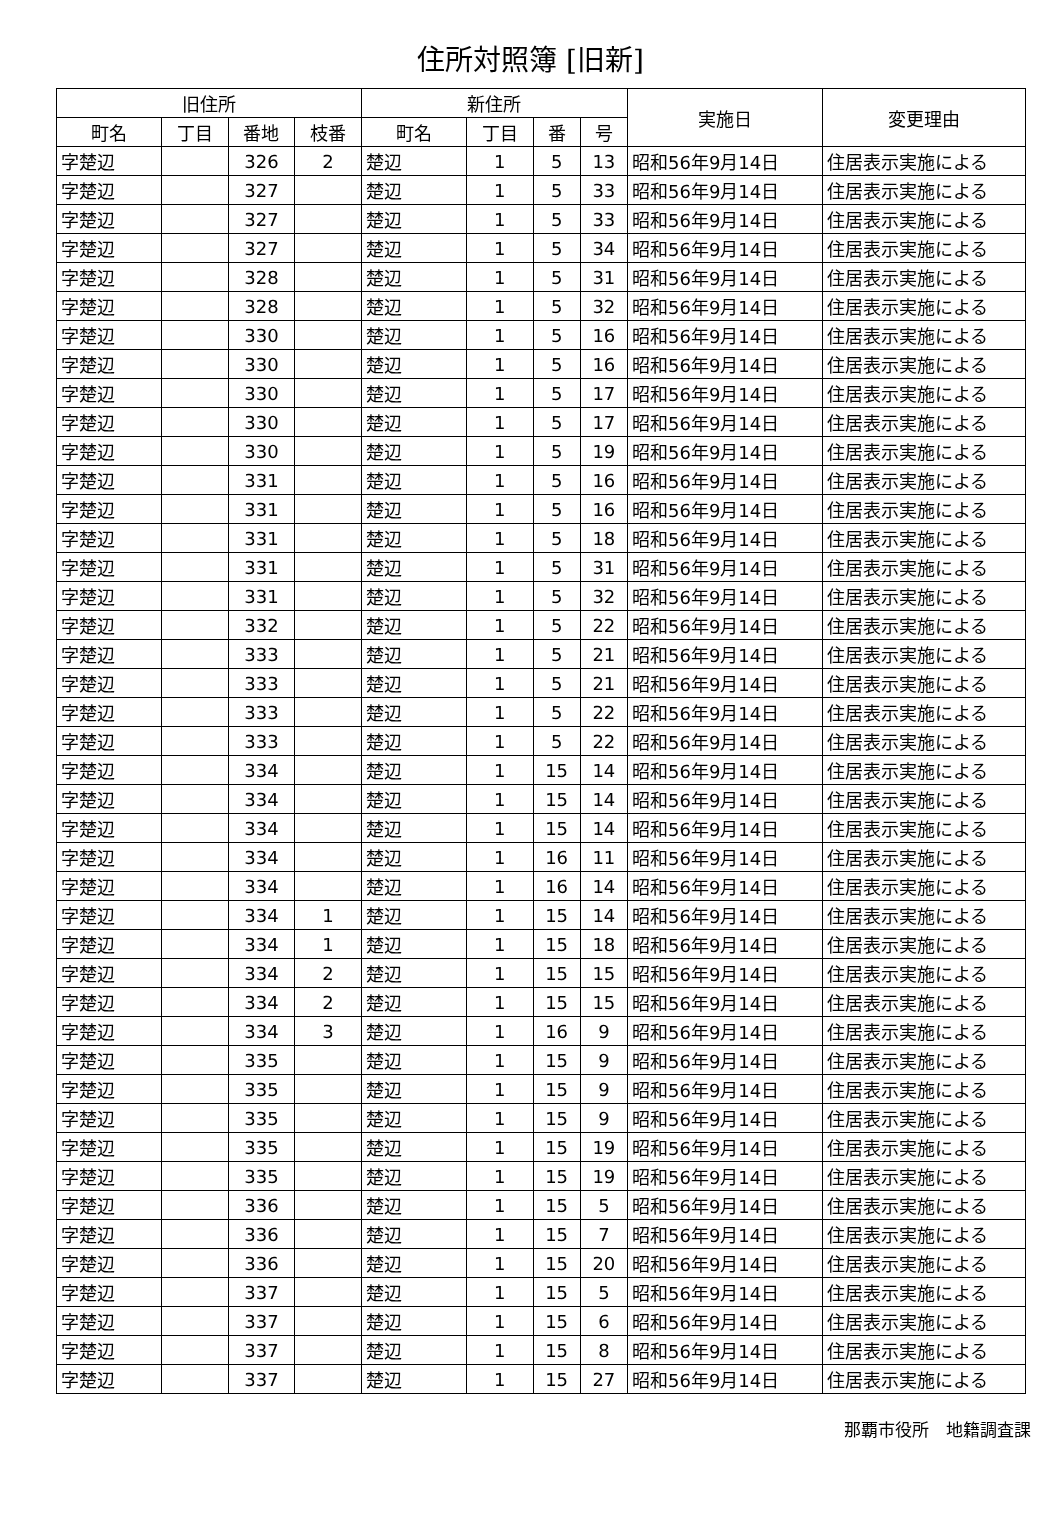住所対照簿 [旧新]
| 旧住所 | | | | 新住所 | | | | 実施日 | 変更理由 |
| --- | --- | --- | --- | --- | --- | --- | --- | --- | --- |
| 町名 | 丁目 | 番地 | 枝番 | 町名 | 丁目 | 番 | 号 | | |
| 字楚辺 | | 326 | 2 | 楚辺 | 1 | 5 | 13 | 昭和56年9月14日 | 住居表示実施による |
| 字楚辺 | | 327 | | 楚辺 | 1 | 5 | 33 | 昭和56年9月14日 | 住居表示実施による |
| 字楚辺 | | 327 | | 楚辺 | 1 | 5 | 33 | 昭和56年9月14日 | 住居表示実施による |
| 字楚辺 | | 327 | | 楚辺 | 1 | 5 | 34 | 昭和56年9月14日 | 住居表示実施による |
| 字楚辺 | | 328 | | 楚辺 | 1 | 5 | 31 | 昭和56年9月14日 | 住居表示実施による |
| 字楚辺 | | 328 | | 楚辺 | 1 | 5 | 32 | 昭和56年9月14日 | 住居表示実施による |
| 字楚辺 | | 330 | | 楚辺 | 1 | 5 | 16 | 昭和56年9月14日 | 住居表示実施による |
| 字楚辺 | | 330 | | 楚辺 | 1 | 5 | 16 | 昭和56年9月14日 | 住居表示実施による |
| 字楚辺 | | 330 | | 楚辺 | 1 | 5 | 17 | 昭和56年9月14日 | 住居表示実施による |
| 字楚辺 | | 330 | | 楚辺 | 1 | 5 | 17 | 昭和56年9月14日 | 住居表示実施による |
| 字楚辺 | | 330 | | 楚辺 | 1 | 5 | 19 | 昭和56年9月14日 | 住居表示実施による |
| 字楚辺 | | 331 | | 楚辺 | 1 | 5 | 16 | 昭和56年9月14日 | 住居表示実施による |
| 字楚辺 | | 331 | | 楚辺 | 1 | 5 | 16 | 昭和56年9月14日 | 住居表示実施による |
| 字楚辺 | | 331 | | 楚辺 | 1 | 5 | 18 | 昭和56年9月14日 | 住居表示実施による |
| 字楚辺 | | 331 | | 楚辺 | 1 | 5 | 31 | 昭和56年9月14日 | 住居表示実施による |
| 字楚辺 | | 331 | | 楚辺 | 1 | 5 | 32 | 昭和56年9月14日 | 住居表示実施による |
| 字楚辺 | | 332 | | 楚辺 | 1 | 5 | 22 | 昭和56年9月14日 | 住居表示実施による |
| 字楚辺 | | 333 | | 楚辺 | 1 | 5 | 21 | 昭和56年9月14日 | 住居表示実施による |
| 字楚辺 | | 333 | | 楚辺 | 1 | 5 | 21 | 昭和56年9月14日 | 住居表示実施による |
| 字楚辺 | | 333 | | 楚辺 | 1 | 5 | 22 | 昭和56年9月14日 | 住居表示実施による |
| 字楚辺 | | 333 | | 楚辺 | 1 | 5 | 22 | 昭和56年9月14日 | 住居表示実施による |
| 字楚辺 | | 334 | | 楚辺 | 1 | 15 | 14 | 昭和56年9月14日 | 住居表示実施による |
| 字楚辺 | | 334 | | 楚辺 | 1 | 15 | 14 | 昭和56年9月14日 | 住居表示実施による |
| 字楚辺 | | 334 | | 楚辺 | 1 | 15 | 14 | 昭和56年9月14日 | 住居表示実施による |
| 字楚辺 | | 334 | | 楚辺 | 1 | 16 | 11 | 昭和56年9月14日 | 住居表示実施による |
| 字楚辺 | | 334 | | 楚辺 | 1 | 16 | 14 | 昭和56年9月14日 | 住居表示実施による |
| 字楚辺 | | 334 | 1 | 楚辺 | 1 | 15 | 14 | 昭和56年9月14日 | 住居表示実施による |
| 字楚辺 | | 334 | 1 | 楚辺 | 1 | 15 | 18 | 昭和56年9月14日 | 住居表示実施による |
| 字楚辺 | | 334 | 2 | 楚辺 | 1 | 15 | 15 | 昭和56年9月14日 | 住居表示実施による |
| 字楚辺 | | 334 | 2 | 楚辺 | 1 | 15 | 15 | 昭和56年9月14日 | 住居表示実施による |
| 字楚辺 | | 334 | 3 | 楚辺 | 1 | 16 | 9 | 昭和56年9月14日 | 住居表示実施による |
| 字楚辺 | | 335 | | 楚辺 | 1 | 15 | 9 | 昭和56年9月14日 | 住居表示実施による |
| 字楚辺 | | 335 | | 楚辺 | 1 | 15 | 9 | 昭和56年9月14日 | 住居表示実施による |
| 字楚辺 | | 335 | | 楚辺 | 1 | 15 | 9 | 昭和56年9月14日 | 住居表示実施による |
| 字楚辺 | | 335 | | 楚辺 | 1 | 15 | 19 | 昭和56年9月14日 | 住居表示実施による |
| 字楚辺 | | 335 | | 楚辺 | 1 | 15 | 19 | 昭和56年9月14日 | 住居表示実施による |
| 字楚辺 | | 336 | | 楚辺 | 1 | 15 | 5 | 昭和56年9月14日 | 住居表示実施による |
| 字楚辺 | | 336 | | 楚辺 | 1 | 15 | 7 | 昭和56年9月14日 | 住居表示実施による |
| 字楚辺 | | 336 | | 楚辺 | 1 | 15 | 20 | 昭和56年9月14日 | 住居表示実施による |
| 字楚辺 | | 337 | | 楚辺 | 1 | 15 | 5 | 昭和56年9月14日 | 住居表示実施による |
| 字楚辺 | | 337 | | 楚辺 | 1 | 15 | 6 | 昭和56年9月14日 | 住居表示実施による |
| 字楚辺 | | 337 | | 楚辺 | 1 | 15 | 8 | 昭和56年9月14日 | 住居表示実施による |
| 字楚辺 | | 337 | | 楚辺 | 1 | 15 | 27 | 昭和56年9月14日 | 住居表示実施による |
那覇市役所　地籍調査課